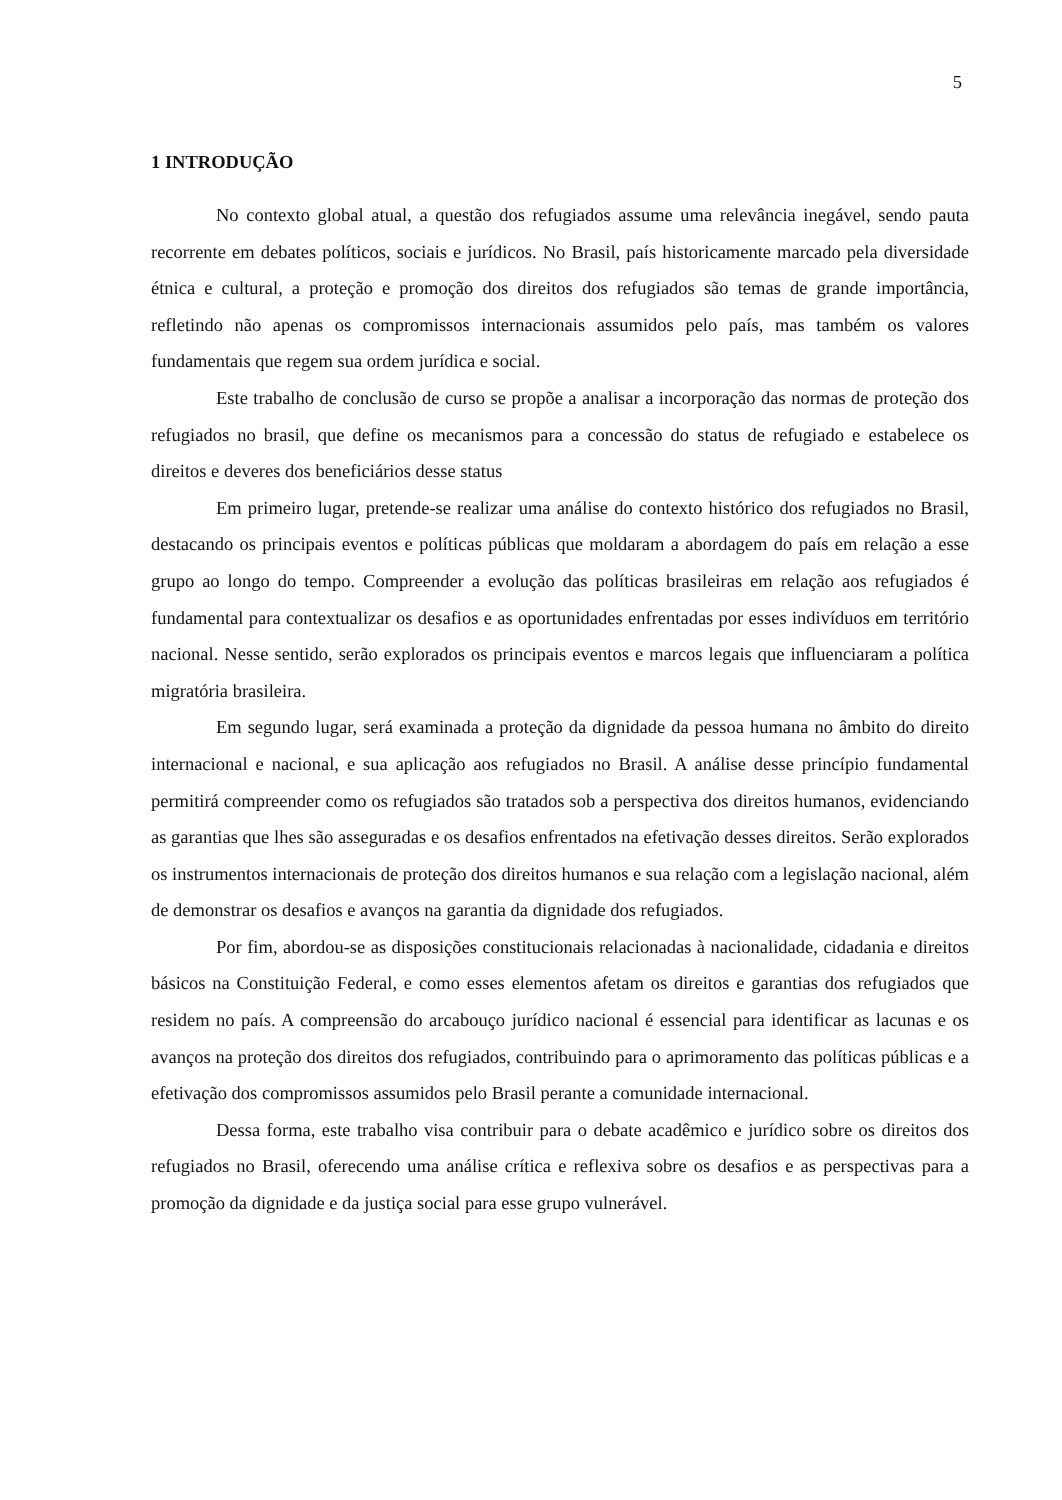5
1 INTRODUÇÃO
No contexto global atual, a questão dos refugiados assume uma relevância inegável, sendo pauta recorrente em debates políticos, sociais e jurídicos. No Brasil, país historicamente marcado pela diversidade étnica e cultural, a proteção e promoção dos direitos dos refugiados são temas de grande importância, refletindo não apenas os compromissos internacionais assumidos pelo país, mas também os valores fundamentais que regem sua ordem jurídica e social.
Este trabalho de conclusão de curso se propõe a analisar a incorporação das normas de proteção dos refugiados no brasil, que define os mecanismos para a concessão do status de refugiado e estabelece os direitos e deveres dos beneficiários desse status
Em primeiro lugar, pretende-se realizar uma análise do contexto histórico dos refugiados no Brasil, destacando os principais eventos e políticas públicas que moldaram a abordagem do país em relação a esse grupo ao longo do tempo. Compreender a evolução das políticas brasileiras em relação aos refugiados é fundamental para contextualizar os desafios e as oportunidades enfrentadas por esses indivíduos em território nacional. Nesse sentido, serão explorados os principais eventos e marcos legais que influenciaram a política migratória brasileira.
Em segundo lugar, será examinada a proteção da dignidade da pessoa humana no âmbito do direito internacional e nacional, e sua aplicação aos refugiados no Brasil. A análise desse princípio fundamental permitirá compreender como os refugiados são tratados sob a perspectiva dos direitos humanos, evidenciando as garantias que lhes são asseguradas e os desafios enfrentados na efetivação desses direitos. Serão explorados os instrumentos internacionais de proteção dos direitos humanos e sua relação com a legislação nacional, além de demonstrar os desafios e avanços na garantia da dignidade dos refugiados.
Por fim, abordou-se as disposições constitucionais relacionadas à nacionalidade, cidadania e direitos básicos na Constituição Federal, e como esses elementos afetam os direitos e garantias dos refugiados que residem no país. A compreensão do arcabouço jurídico nacional é essencial para identificar as lacunas e os avanços na proteção dos direitos dos refugiados, contribuindo para o aprimoramento das políticas públicas e a efetivação dos compromissos assumidos pelo Brasil perante a comunidade internacional.
Dessa forma, este trabalho visa contribuir para o debate acadêmico e jurídico sobre os direitos dos refugiados no Brasil, oferecendo uma análise crítica e reflexiva sobre os desafios e as perspectivas para a promoção da dignidade e da justiça social para esse grupo vulnerável.